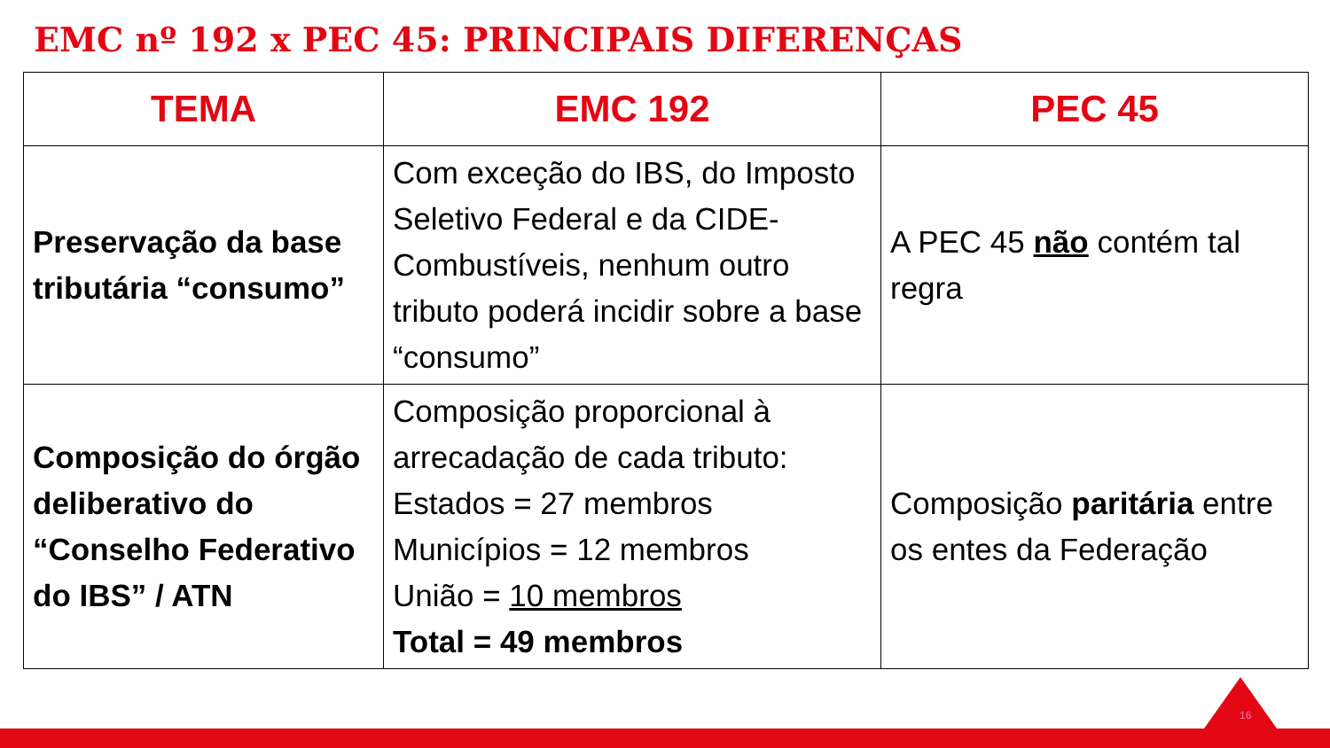EMC nº 192 x PEC 45: PRINCIPAIS DIFERENÇAS
| TEMA | EMC 192 | PEC 45 |
| --- | --- | --- |
| Preservação da base tributária “consumo” | Com exceção do IBS, do Imposto Seletivo Federal e da CIDE-Combustíveis, nenhum outro tributo poderá incidir sobre a base “consumo” | A PEC 45 não contém tal regra |
| Composição do órgão deliberativo do “Conselho Federativo do IBS” / ATN | Composição proporcional à arrecadação de cada tributo: Estados = 27 membros Municípios = 12 membros União = 10 membros Total = 49 membros | Composição paritária entre os entes da Federação |
16